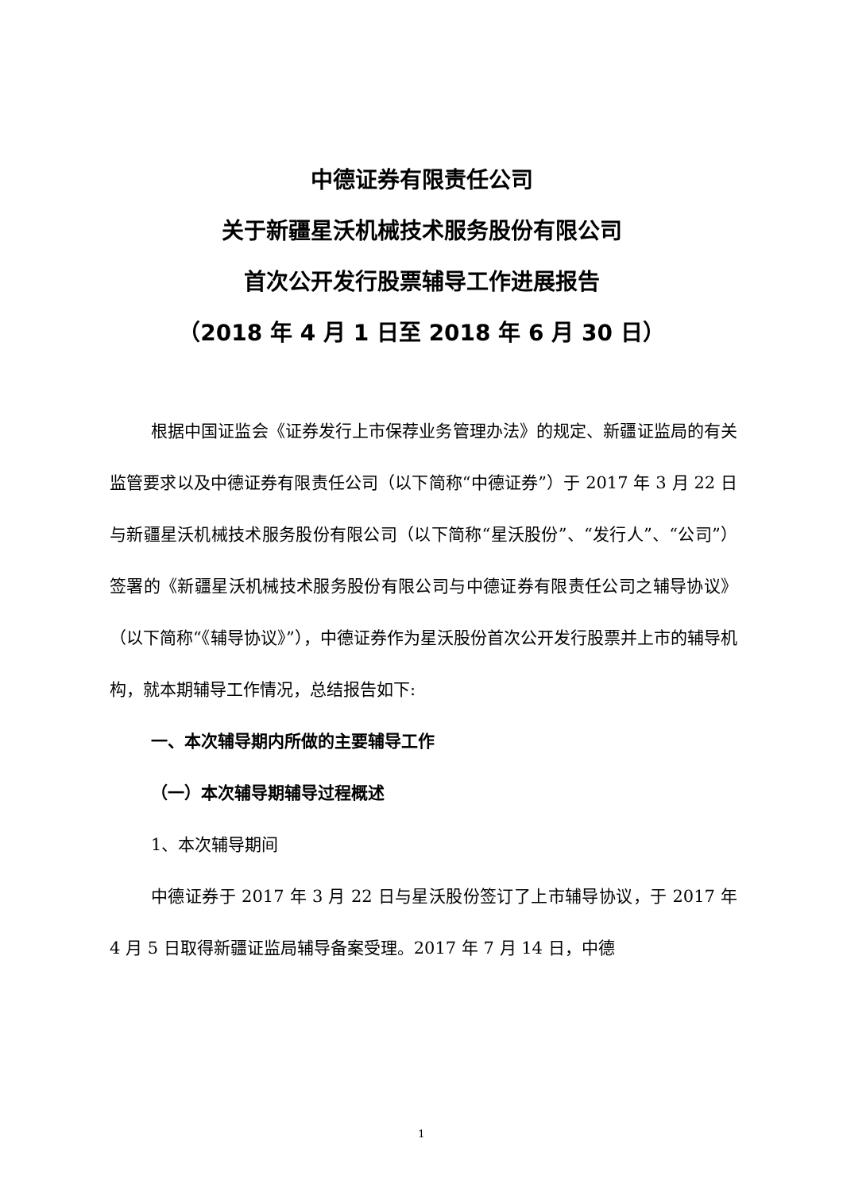中德证券有限责任公司
关于新疆星沃机械技术服务股份有限公司
首次公开发行股票辅导工作进展报告
（2018 年 4 月 1 日至 2018 年 6 月 30 日）
根据中国证监会《证券发行上市保荐业务管理办法》的规定、新疆证监局的有关监管要求以及中德证券有限责任公司（以下简称“中德证券”）于 2017 年 3 月 22 日与新疆星沃机械技术服务股份有限公司（以下简称“星沃股份”、“发行人”、“公司”）签署的《新疆星沃机械技术服务股份有限公司与中德证券有限责任公司之辅导协议》（以下简称“《辅导协议》”），中德证券作为星沃股份首次公开发行股票并上市的辅导机构，就本期辅导工作情况，总结报告如下:
一、本次辅导期内所做的主要辅导工作
（一）本次辅导期辅导过程概述
1、本次辅导期间
中德证券于 2017 年 3 月 22 日与星沃股份签订了上市辅导协议，于 2017 年 4 月 5 日取得新疆证监局辅导备案受理。2017 年 7 月 14 日，中德
1